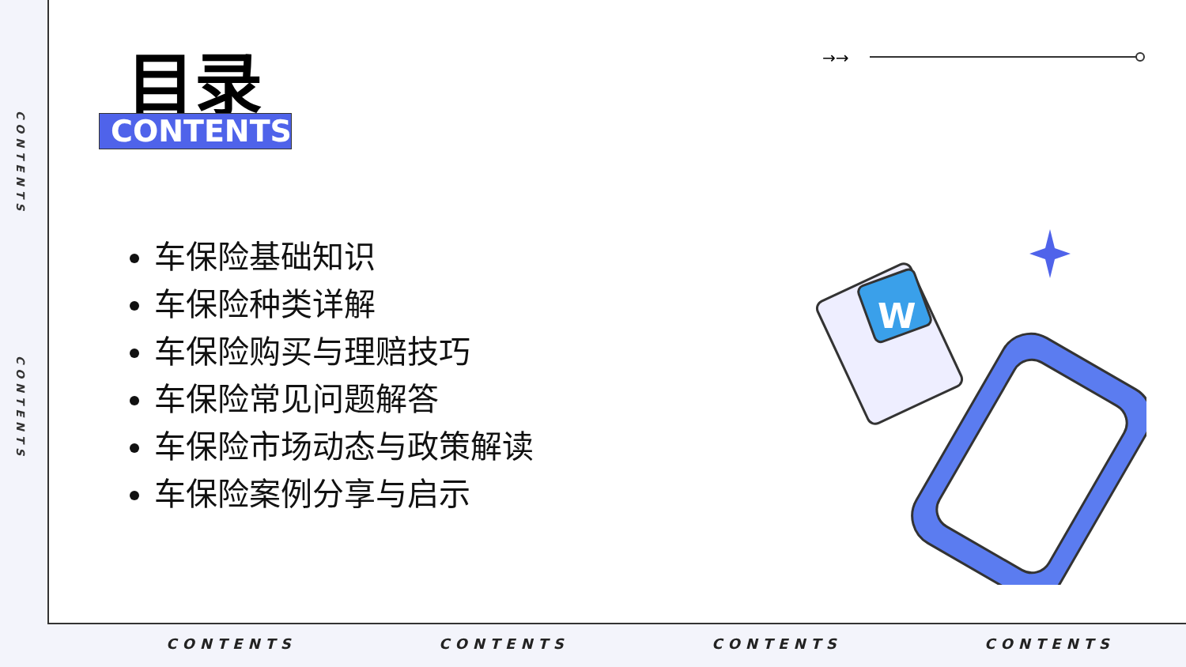CONTENTS
CONTENTS
CONTENTS CONTENTS CONTENTS CONTENTS
目录
CONTENTS
→→
车保险基础知识
车保险种类详解
车保险购买与理赔技巧
车保险常见问题解答
车保险市场动态与政策解读
车保险案例分享与启示
W